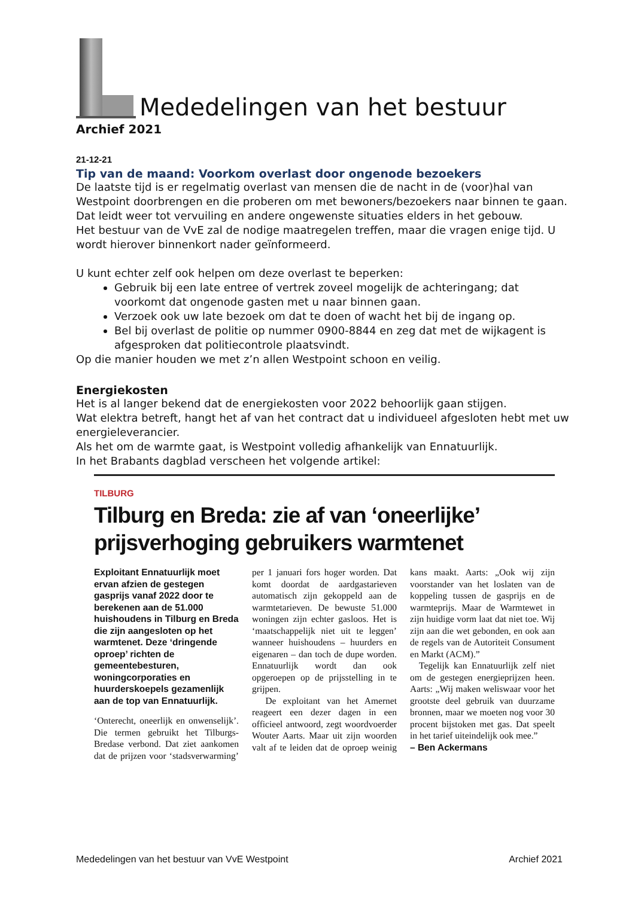Mededelingen van het bestuur
Archief 2021
21-12-21
Tip van de maand: Voorkom overlast door ongenode bezoekers
De laatste tijd is er regelmatig overlast van mensen die de nacht in de (voor)hal van Westpoint doorbrengen en die proberen om met bewoners/bezoekers naar binnen te gaan. Dat leidt weer tot vervuiling en andere ongewenste situaties elders in het gebouw.
Het bestuur van de VvE zal de nodige maatregelen treffen, maar die vragen enige tijd. U wordt hierover binnenkort nader geïnformeerd.
U kunt echter zelf ook helpen om deze overlast te beperken:
Gebruik bij een late entree of vertrek zoveel mogelijk de achteringang; dat voorkomt dat ongenode gasten met u naar binnen gaan.
Verzoek ook uw late bezoek om dat te doen of wacht het bij de ingang op.
Bel bij overlast de politie op nummer 0900-8844 en zeg dat met de wijkagent is afgesproken dat politiecontrole plaatsvindt.
Op die manier houden we met z’n allen Westpoint schoon en veilig.
Energiekosten
Het is al langer bekend dat de energiekosten voor 2022 behoorlijk gaan stijgen.
Wat elektra betreft, hangt het af van het contract dat u individueel afgesloten hebt met uw energieleverancier.
Als het om de warmte gaat, is Westpoint volledig afhankelijk van Ennatuurlijk.
In het Brabants dagblad verscheen het volgende artikel:
TILBURG
Tilburg en Breda: zie af van ‘oneerlijke’ prijsverhoging gebruikers warmtenet
Exploitant Ennatuurlijk moet ervan afzien de gestegen gasprijs vanaf 2022 door te berekenen aan de 51.000 huishoudens in Tilburg en Breda die zijn aangesloten op het warmtenet. Deze ‘dringende oproep’ richten de gemeentebesturen, woningcorporaties en huurderskoepels gezamenlijk aan de top van Ennatuurlijk.
‘Onterecht, oneerlijk en onwenselijk’. Die termen gebruikt het Tilburgs-Bredase verbond. Dat ziet aankomen dat de prijzen voor ‘stadsverwarming’ per 1 januari fors hoger worden. Dat komt doordat de aardgastarieven automatisch zijn gekoppeld aan de warmtetarieven. De bewuste 51.000 woningen zijn echter gasloos. Het is ‘maatschappelijk niet uit te leggen’ wanneer huishoudens – huurders en eigenaren – dan toch de dupe worden. Ennatuurlijk wordt dan ook opgeroepen op de prijsstelling in te grijpen.
De exploitant van het Amernet reageert een dezer dagen in een officieel antwoord, zegt woordvoerder Wouter Aarts. Maar uit zijn woorden valt af te leiden dat de oproep weinig kans maakt. Aarts: „Ook wij zijn voorstander van het loslaten van de koppeling tussen de gasprijs en de warmteprijs. Maar de Warmtewet in zijn huidige vorm laat dat niet toe. Wij zijn aan die wet gebonden, en ook aan de regels van de Autoriteit Consument en Markt (ACM).”
Tegelijk kan Ennatuurlijk zelf niet om de gestegen energieprijzen heen. Aarts: „Wij maken weliswaar voor het grootste deel gebruik van duurzame bronnen, maar we moeten nog voor 30 procent bijstoken met gas. Dat speelt in het tarief uiteindelijk ook mee.”
– Ben Ackermans
Mededelingen van het bestuur van VvE Westpoint Archief 2021